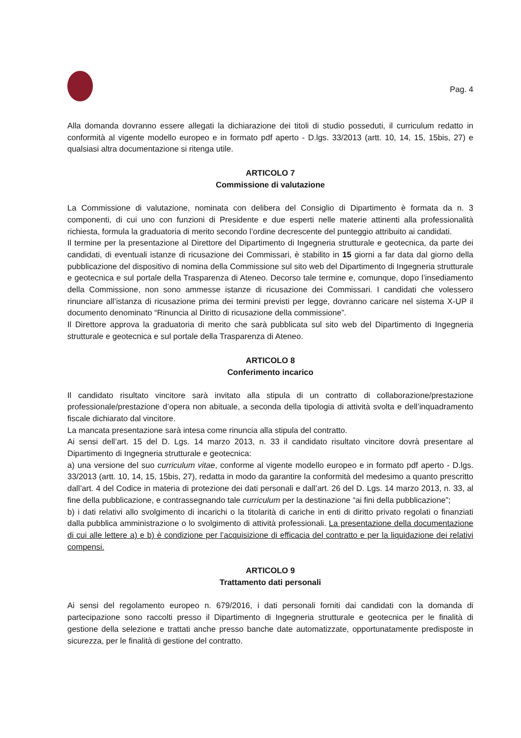Pag. 4
Alla domanda dovranno essere allegati la dichiarazione dei titoli di studio posseduti, il curriculum redatto in conformità al vigente modello europeo e in formato pdf aperto - D.lgs. 33/2013 (artt. 10, 14, 15, 15bis, 27) e qualsiasi altra documentazione si ritenga utile.
ARTICOLO 7
Commissione di valutazione
La Commissione di valutazione, nominata con delibera del Consiglio di Dipartimento è formata da n. 3 componenti, di cui uno con funzioni di Presidente e due esperti nelle materie attinenti alla professionalità richiesta, formula la graduatoria di merito secondo l’ordine decrescente del punteggio attribuito ai candidati.
Il termine per la presentazione al Direttore del Dipartimento di Ingegneria strutturale e geotecnica, da parte dei candidati, di eventuali istanze di ricusazione dei Commissari, è stabilito in 15 giorni a far data dal giorno della pubblicazione del dispositivo di nomina della Commissione sul sito web del Dipartimento di Ingegneria strutturale e geotecnica e sul portale della Trasparenza di Ateneo. Decorso tale termine e, comunque, dopo l’insediamento della Commissione, non sono ammesse istanze di ricusazione dei Commissari. I candidati che volessero rinunciare all’istanza di ricusazione prima dei termini previsti per legge, dovranno caricare nel sistema X-UP il documento denominato “Rinuncia al Diritto di ricusazione della commissione”.
Il Direttore approva la graduatoria di merito che sarà pubblicata sul sito web del Dipartimento di Ingegneria strutturale e geotecnica e sul portale della Trasparenza di Ateneo.
ARTICOLO 8
Conferimento incarico
Il candidato risultato vincitore sarà invitato alla stipula di un contratto di collaborazione/prestazione professionale/prestazione d’opera non abituale, a seconda della tipologia di attività svolta e dell’inquadramento fiscale dichiarato dal vincitore.
La mancata presentazione sarà intesa come rinuncia alla stipula del contratto.
Ai sensi dell’art. 15 del D. Lgs. 14 marzo 2013, n. 33 il candidato risultato vincitore dovrà presentare al Dipartimento di Ingegneria strutturale e geotecnica:
a) una versione del suo curriculum vitae, conforme al vigente modello europeo e in formato pdf aperto - D.lgs. 33/2013 (artt. 10, 14, 15, 15bis, 27), redatta in modo da garantire la conformità del medesimo a quanto prescritto dall’art. 4 del Codice in materia di protezione dei dati personali e dall’art. 26 del D. Lgs. 14 marzo 2013, n. 33, al fine della pubblicazione, e contrassegnando tale curriculum per la destinazione “ai fini della pubblicazione”;
b) i dati relativi allo svolgimento di incarichi o la titolarità di cariche in enti di diritto privato regolati o finanziati dalla pubblica amministrazione o lo svolgimento di attività professionali. La presentazione della documentazione di cui alle lettere a) e b) è condizione per l’acquisizione di efficacia del contratto e per la liquidazione dei relativi compensi.
ARTICOLO 9
Trattamento dati personali
Ai sensi del regolamento europeo n. 679/2016, i dati personali forniti dai candidati con la domanda di partecipazione sono raccolti presso il Dipartimento di Ingegneria strutturale e geotecnica per le finalità di gestione della selezione e trattati anche presso banche date automatizzate, opportunatamente predisposte in sicurezza, per le finalità di gestione del contratto.